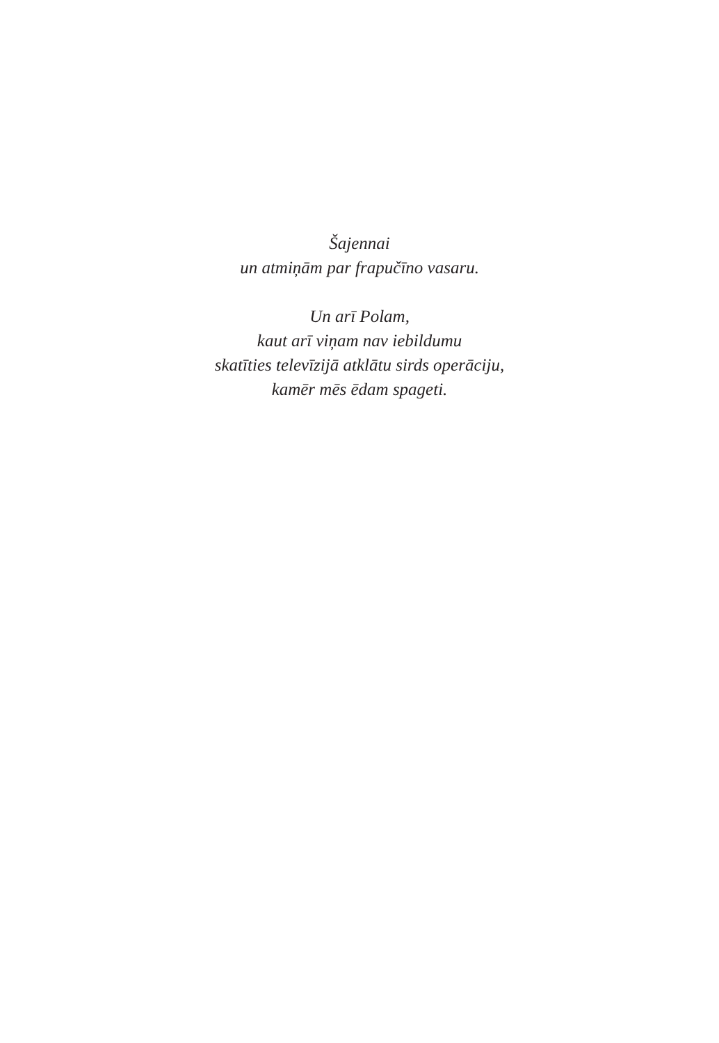Šajennai
un atmiņām par frapučīno vasaru.
Un arī Polam,
kaut arī viņam nav iebildumu
skatīties televīzijā atklātu sirds operāciju,
kamēr mēs ēdam spageti.